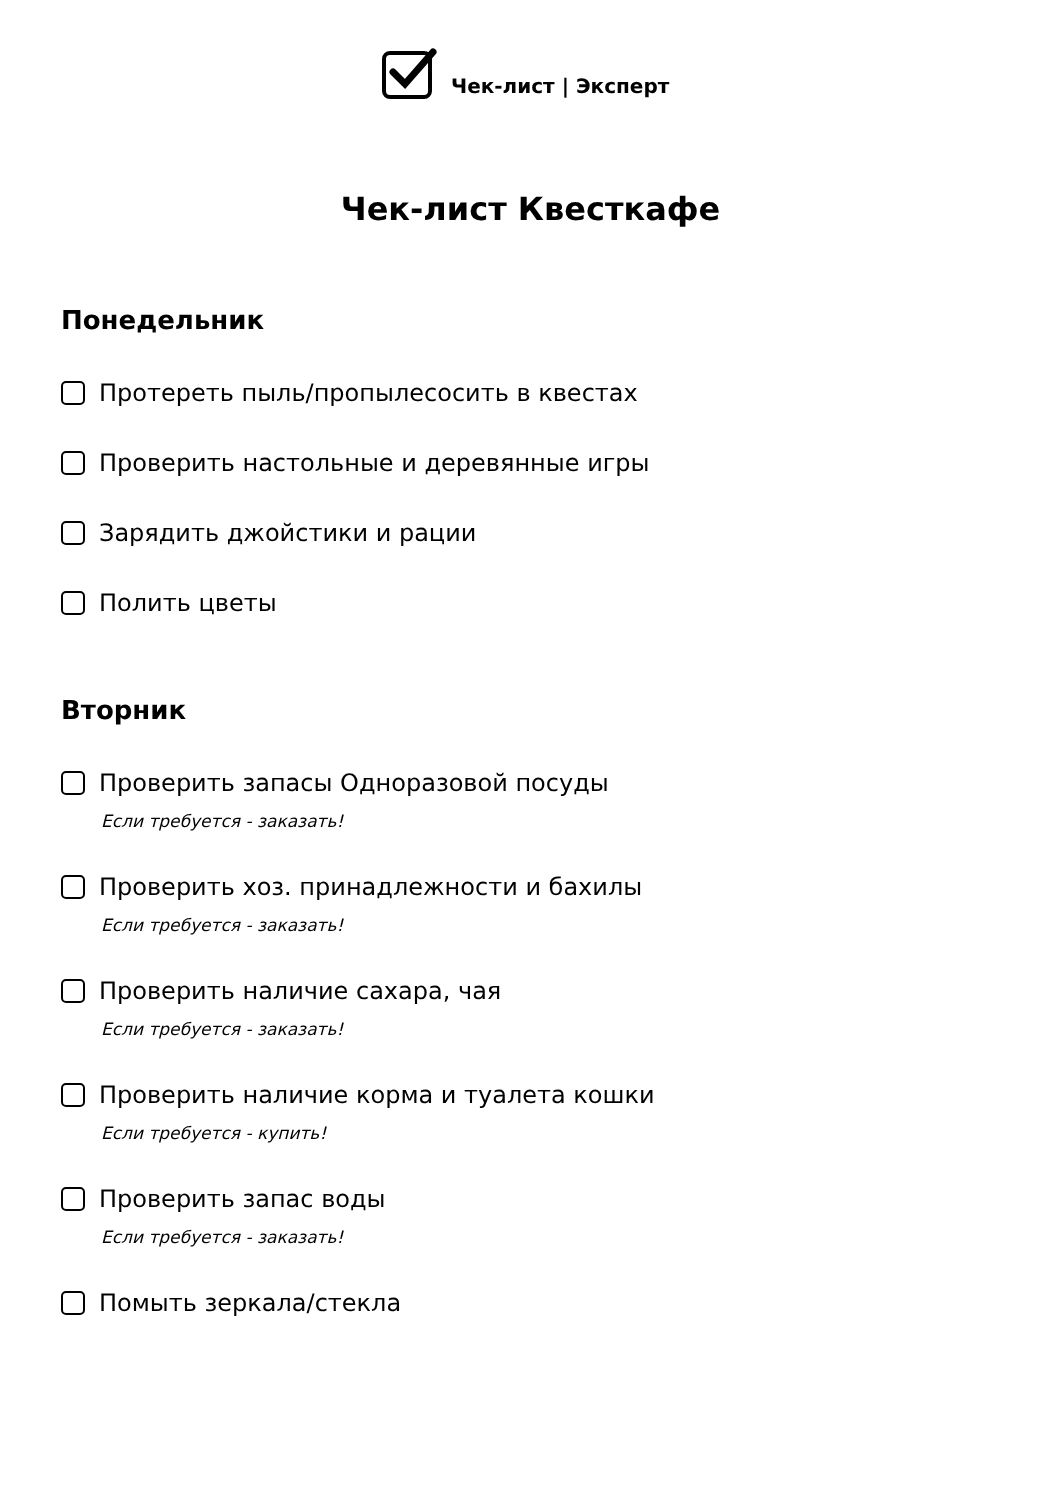Чек-лист | Эксперт
Чек-лист Квесткафе
Понедельник
Протереть пыль/пропылесосить в квестах
Проверить настольные и деревянные игры
Зарядить джойстики и рации
Полить цветы
Вторник
Проверить запасы Одноразовой посуды
Если требуется - заказать!
Проверить хоз. принадлежности и бахилы
Если требуется - заказать!
Проверить наличие сахара, чая
Если требуется - заказать!
Проверить наличие корма и туалета кошки
Если требуется - купить!
Проверить запас воды
Если требуется - заказать!
Помыть зеркала/стекла